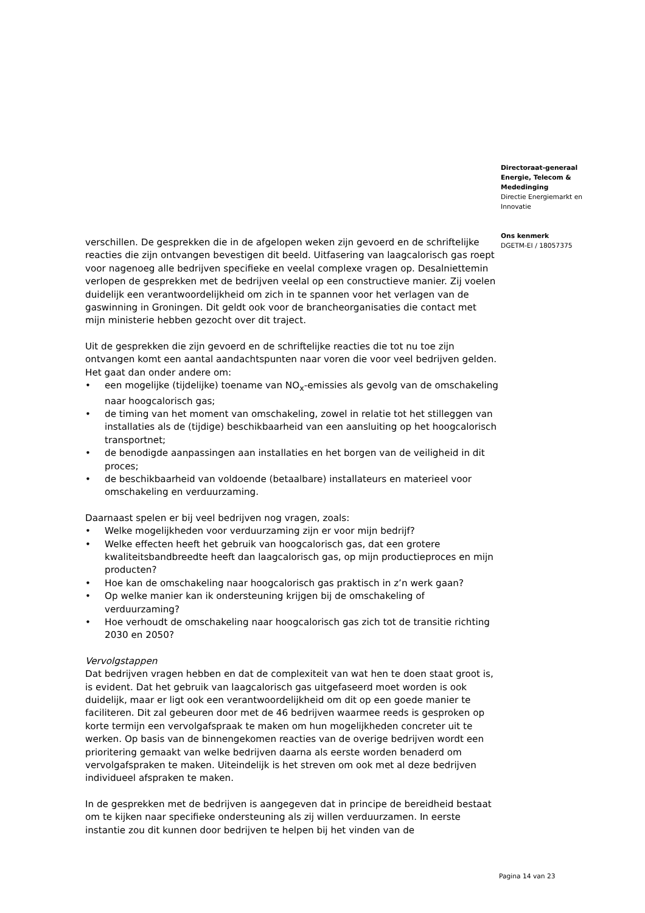verschillen. De gesprekken die in de afgelopen weken zijn gevoerd en de schriftelijke reacties die zijn ontvangen bevestigen dit beeld. Uitfasering van laagcalorisch gas roept voor nagenoeg alle bedrijven specifieke en veelal complexe vragen op. Desalniettemin verlopen de gesprekken met de bedrijven veelal op een constructieve manier. Zij voelen duidelijk een verantwoordelijkheid om zich in te spannen voor het verlagen van de gaswinning in Groningen. Dit geldt ook voor de brancheorganisaties die contact met mijn ministerie hebben gezocht over dit traject.
Uit de gesprekken die zijn gevoerd en de schriftelijke reacties die tot nu toe zijn ontvangen komt een aantal aandachtspunten naar voren die voor veel bedrijven gelden. Het gaat dan onder andere om:
• een mogelijke (tijdelijke) toename van NO<sub>x</sub>-emissies als gevolg van de omschakeling naar hoogcalorisch gas;
• de timing van het moment van omschakeling, zowel in relatie tot het stilleggen van installaties als de (tijdige) beschikbaarheid van een aansluiting op het hoogcalorisch transportnet;
• de benodigde aanpassingen aan installaties en het borgen van de veiligheid in dit proces;
• de beschikbaarheid van voldoende (betaalbare) installateurs en materieel voor omschakeling en verduurzaming.
Daarnaast spelen er bij veel bedrijven nog vragen, zoals:
• Welke mogelijkheden voor verduurzaming zijn er voor mijn bedrijf?
• Welke effecten heeft het gebruik van hoogcalorisch gas, dat een grotere kwaliteitsbandbreedte heeft dan laagcalorisch gas, op mijn productieproces en mijn producten?
• Hoe kan de omschakeling naar hoogcalorisch gas praktisch in z’n werk gaan?
• Op welke manier kan ik ondersteuning krijgen bij de omschakeling of verduurzaming?
• Hoe verhoudt de omschakeling naar hoogcalorisch gas zich tot de transitie richting 2030 en 2050?
Vervolgstappen
Dat bedrijven vragen hebben en dat de complexiteit van wat hen te doen staat groot is, is evident. Dat het gebruik van laagcalorisch gas uitgefaseerd moet worden is ook duidelijk, maar er ligt ook een verantwoordelijkheid om dit op een goede manier te faciliteren. Dit zal gebeuren door met de 46 bedrijven waarmee reeds is gesproken op korte termijn een vervolgafspraak te maken om hun mogelijkheden concreter uit te werken. Op basis van de binnengekomen reacties van de overige bedrijven wordt een prioritering gemaakt van welke bedrijven daarna als eerste worden benaderd om vervolgafspraken te maken. Uiteindelijk is het streven om ook met al deze bedrijven individueel afspraken te maken.
In de gesprekken met de bedrijven is aangegeven dat in principe de bereidheid bestaat om te kijken naar specifieke ondersteuning als zij willen verduurzamen. In eerste instantie zou dit kunnen door bedrijven te helpen bij het vinden van de
Directoraat-generaal
Energie, Telecom &
Mededinging
Directie Energiemarkt en
Innovatie
Ons kenmerk
DGETM-EI / 18057375
Pagina 14 van 23